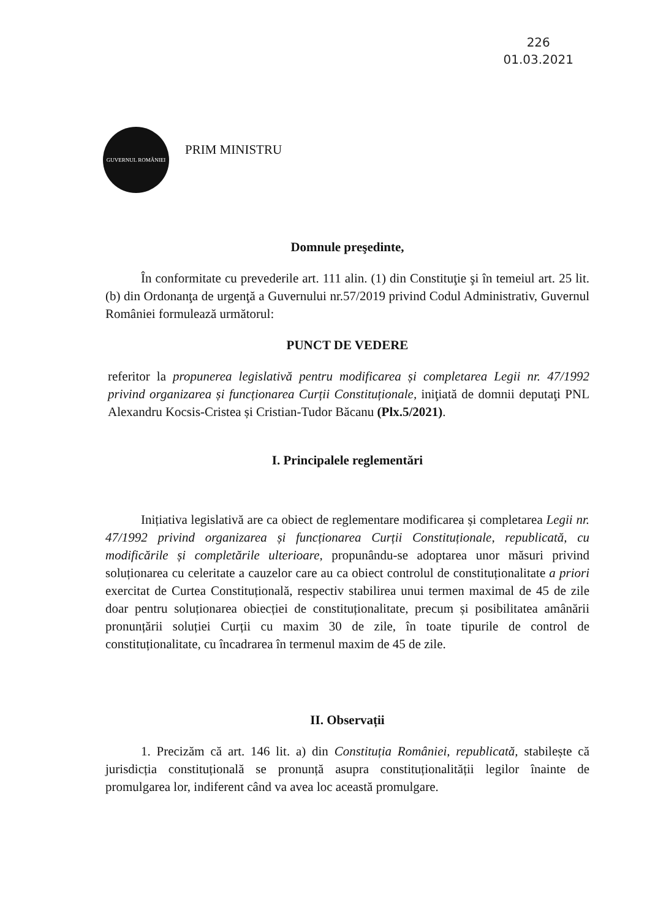226
01.03.2021
GUVERNUL ROMÂNIEI
PRIM MINISTRU
Domnule preşedinte,
În conformitate cu prevederile art. 111 alin. (1) din Constituţie şi în temeiul art. 25 lit. (b) din Ordonanţa de urgenţă a Guvernului nr.57/2019 privind Codul Administrativ, Guvernul României formulează următorul:
PUNCT DE VEDERE
referitor la propunerea legislativă pentru modificarea și completarea Legii nr. 47/1992 privind organizarea și funcționarea Curții Constituționale, iniţiată de domnii deputaţi PNL Alexandru Kocsis-Cristea și Cristian-Tudor Băcanu (Plx.5/2021).
I. Principalele reglementări
Inițiativa legislativă are ca obiect de reglementare modificarea și completarea Legii nr. 47/1992 privind organizarea și funcționarea Curții Constituționale, republicată, cu modificările și completările ulterioare, propunându-se adoptarea unor măsuri privind soluționarea cu celeritate a cauzelor care au ca obiect controlul de constituționalitate a priori exercitat de Curtea Constituțională, respectiv stabilirea unui termen maximal de 45 de zile doar pentru soluționarea obiecției de constituționalitate, precum și posibilitatea amânării pronunțării soluției Curții cu maxim 30 de zile, în toate tipurile de control de constituționalitate, cu încadrarea în termenul maxim de 45 de zile.
II. Observații
1. Precizăm că art. 146 lit. a) din Constituția României, republicată, stabilește că jurisdicția constituțională se pronunță asupra constituționalității legilor înainte de promulgarea lor, indiferent când va avea loc această promulgare.